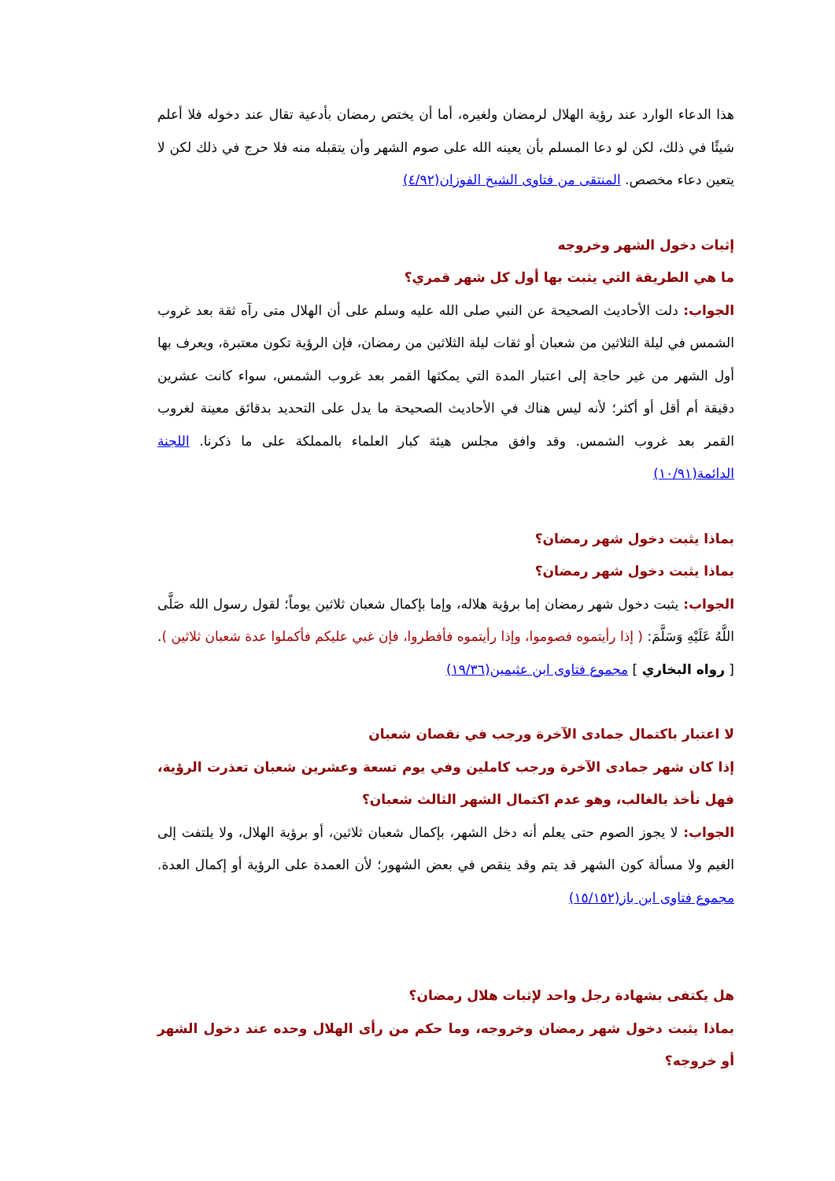هذا الدعاء الوارد عند رؤية الهلال لرمضان ولغيره، أما أن يختص رمضان بأدعية تقال عند دخوله فلا أعلم شيئًا في ذلك، لكن لو دعا المسلم بأن يعينه الله على صوم الشهر وأن يتقبله منه فلا حرج في ذلك لكن لا يتعين دعاء مخصص. المنتقى من فتاوى الشيخ الفوزان(٤/٩٢)
إثبات دخول الشهر وخروجه
ما هي الطريقة التي يثبت بها أول كل شهر قمري؟
الجواب: دلت الأحاديث الصحيحة عن النبي صلى الله عليه وسلم على أن الهلال متى رآه ثقة بعد غروب الشمس في ليلة الثلاثين من شعبان أو ثقات ليلة الثلاثين من رمضان، فإن الرؤية تكون معتبرة، ويعرف بها أول الشهر من غير حاجة إلى اعتبار المدة التي يمكثها القمر بعد غروب الشمس، سواء كانت عشرين دقيقة أم أقل أو أكثر؛ لأنه ليس هناك في الأحاديث الصحيحة ما يدل على التحديد بدقائق معينة لغروب القمر بعد غروب الشمس. وقد وافق مجلس هيئة كبار العلماء بالمملكة على ما ذكرنا. اللجنة الدائمة(١٠/٩١)
بماذا يثبت دخول شهر رمضان؟
بماذا يثبت دخول شهر رمضان؟
الجواب: يثبت دخول شهر رمضان إما برؤية هلاله، وإما بإكمال شعبان ثلاثين يوماً؛ لقول رسول الله صَلَّى اللَّهُ عَلَيْهِ وَسَلَّمَ: ( إذا رأيتموه فصوموا، وإذا رأيتموه فأفطروا، فإن غبي عليكم فأكملوا عدة شعبان ثلاثين ).[ رواه البخاري ] مجموع فتاوى ابن عثيمين(١٩/٣٦)
لا اعتبار باكتمال جمادى الآخرة ورجب في نقصان شعبان
إذا كان شهر جمادى الآخرة ورجب كاملين وفي يوم تسعة وعشرين شعبان تعذرت الرؤية، فهل نأخذ بالغالب، وهو عدم اكتمال الشهر الثالث شعبان؟
الجواب: لا يجوز الصوم حتى يعلم أنه دخل الشهر، بإكمال شعبان ثلاثين، أو برؤية الهلال، ولا يلتفت إلى الغيم ولا مسألة كون الشهر قد يتم وقد ينقص في بعض الشهور؛ لأن العمدة على الرؤية أو إكمال العدة. مجموع فتاوى ابن باز(١٥/١٥٢)
هل يكتفى بشهادة رجل واحد لإثبات هلال رمضان؟
بماذا يثبت دخول شهر رمضان وخروجه، وما حكم من رأى الهلال وحده عند دخول الشهر أو خروجه؟